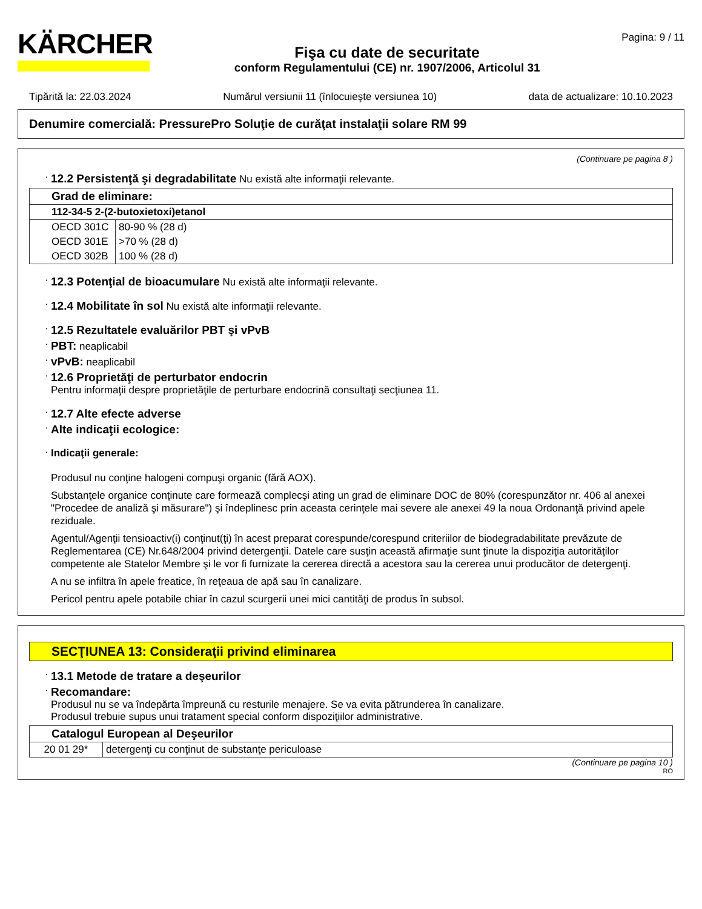KÄRCHER
Fişa cu date de securitate
conform Regulamentului (CE) nr. 1907/2006, Articolul 31
Pagina: 9 / 11
Tipărită la: 22.03.2024 Numărul versiunii 11 (înlocuieşte versiunea 10) data de actualizare: 10.10.2023
Denumire comercială: PressurePro Soluţie de curăţat instalaţii solare RM 99
(Continuare pe pagina 8 )
· 12.2 Persistenţă şi degradabilitate Nu există alte informaţii relevante.
| Grad de eliminare: | |
| 112-34-5 2-(2-butoxietoxi)etanol | |
| OECD 301C | 80-90 % (28 d) |
| OECD 301E | >70 % (28 d) |
| OECD 302B | 100 % (28 d) |
· 12.3 Potenţial de bioacumulare Nu există alte informaţii relevante.
· 12.4 Mobilitate în sol Nu există alte informaţii relevante.
· 12.5 Rezultatele evaluărilor PBT şi vPvB
· PBT: neaplicabil
· vPvB: neaplicabil
· 12.6 Proprietăţi de perturbator endocrin
Pentru informaţii despre proprietăţile de perturbare endocrină consultaţi secţiunea 11.
· 12.7 Alte efecte adverse
· Alte indicaţii ecologice:
· Indicaţii generale:
Produsul nu conţine halogeni compuşi organic (fără AOX).
Substanţele organice conţinute care formează complecşi ating un grad de eliminare DOC de 80% (corespunzător nr. 406 al anexei "Procedee de analiză şi măsurare") şi îndeplinesc prin aceasta cerinţele mai severe ale anexei 49 la noua Ordonanţă privind apele reziduale.
Agentul/Agenţii tensioactiv(i) conţinut(ţi) în acest preparat corespunde/corespund criteriilor de biodegradabilitate prevăzute de Reglementarea (CE) Nr.648/2004 privind detergenţii. Datele care susţin această afirmaţie sunt ţinute la dispoziţia autorităţilor competente ale Statelor Membre şi le vor fi furnizate la cererea directă a acestora sau la cererea unui producător de detergenţi.
A nu se infiltra în apele freatice, în reţeaua de apă sau în canalizare.
Pericol pentru apele potabile chiar în cazul scurgerii unei mici cantităţi de produs în subsol.
SECŢIUNEA 13: Consideraţii privind eliminarea
· 13.1 Metode de tratare a deşeurilor
· Recomandare:
Produsul nu se va îndepărta împreună cu resturile menajere. Se va evita pătrunderea în canalizare.
Produsul trebuie supus unui tratament special conform dispoziţiilor administrative.
| Catalogul European al Deşeurilor | |
| 20 01 29* | detergenţi cu conţinut de substanţe periculoase |
(Continuare pe pagina 10 )
RO